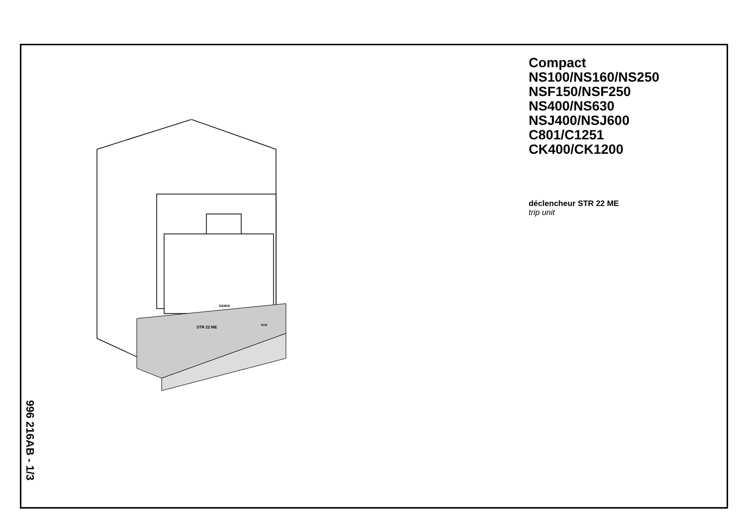Compact
NS100/NS160/NS250
NSF150/NSF250
NS400/NS630
NSJ400/NSJ600
C801/C1251
CK400/CK1200
déclencheur STR 22 ME
trip unit
STR 22 ME
test
24/40A
996 216AB - 1/3